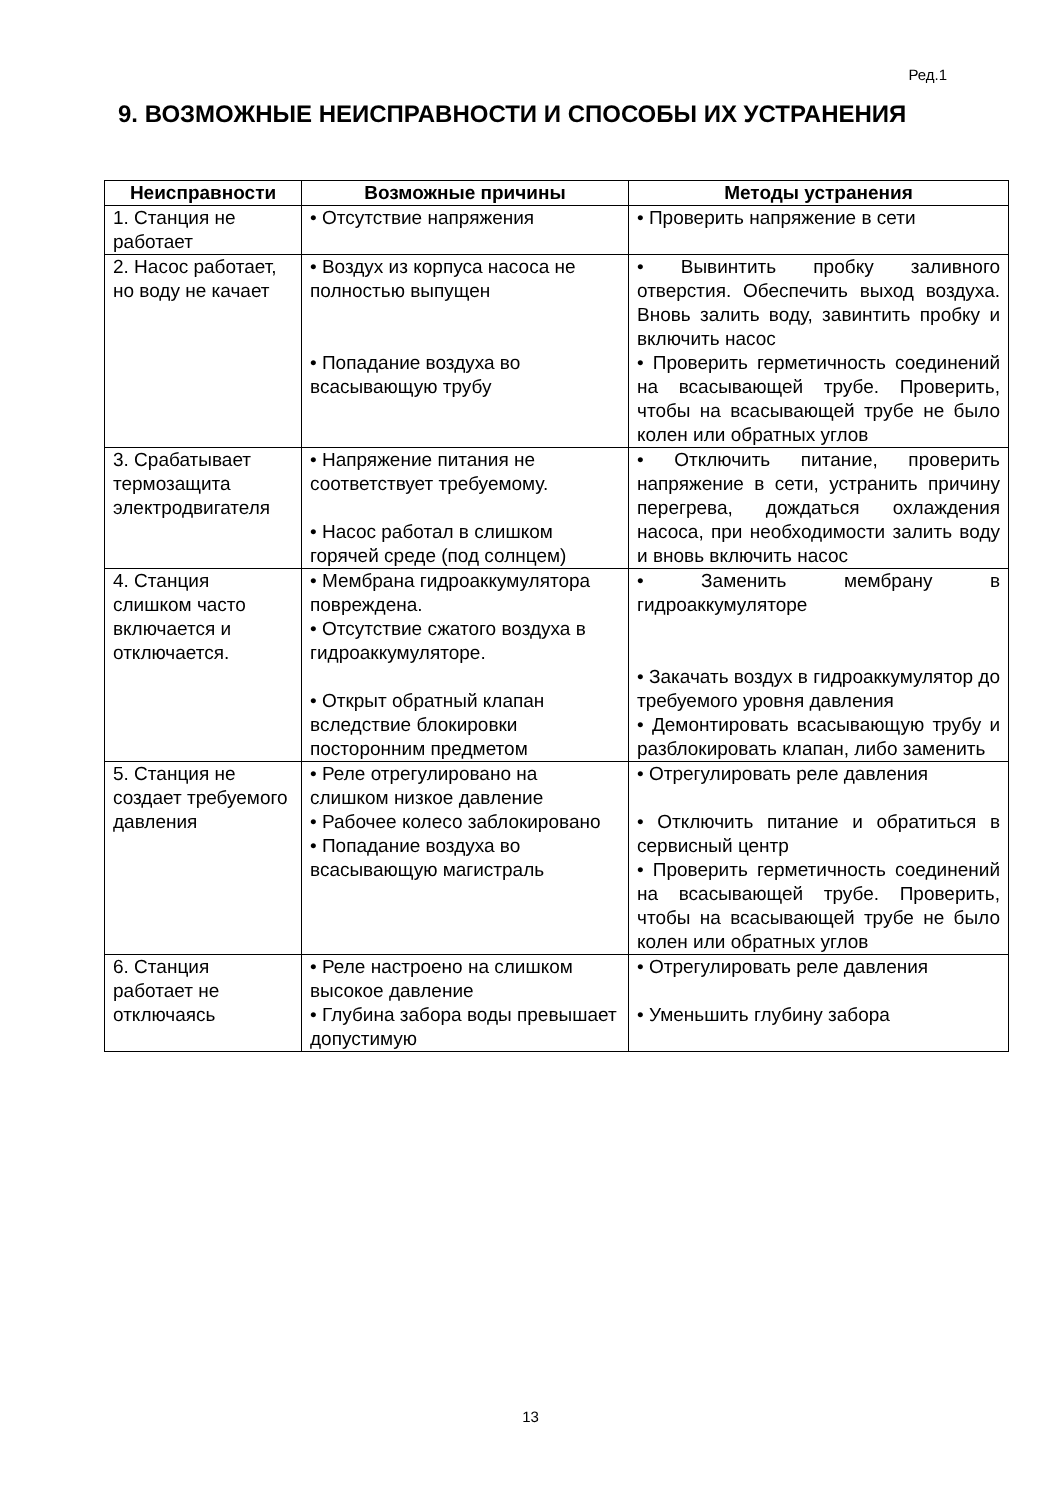Ред.1
9. ВОЗМОЖНЫЕ НЕИСПРАВНОСТИ И СПОСОБЫ ИХ УСТРАНЕНИЯ
| Неисправности | Возможные причины | Методы устранения |
| --- | --- | --- |
| 1. Станция не работает | • Отсутствие напряжения | • Проверить напряжение в сети |
| 2. Насос работает, но воду не качает | • Воздух из корпуса насоса не полностью выпущен • Попадание воздуха во всасывающую трубу | • Вывинтить пробку заливного отверстия. Обеспечить выход воздуха. Вновь залить воду, завинтить пробку и включить насос • Проверить герметичность соединений на всасывающей трубе. Проверить, чтобы на всасывающей трубе не было колен или обратных углов |
| 3. Срабатывает термозащита электродвигателя | • Напряжение питания не соответствует требуемому. • Насос работал в слишком горячей среде (под солнцем) | • Отключить питание, проверить напряжение в сети, устранить причину перегрева, дождаться охлаждения насоса, при необходимости залить воду и вновь включить насос |
| 4. Станция слишком часто включается и отключается. | • Мембрана гидроаккумулятора повреждена. • Отсутствие сжатого воздуха в гидроаккумуляторе. • Открыт обратный клапан вследствие блокировки посторонним предметом | • Заменить мембрану в гидроаккумуляторе • Закачать воздух в гидроаккумулятор до требуемого уровня давления • Демонтировать всасывающую трубу и разблокировать клапан, либо заменить |
| 5. Станция не создает требуемого давления | • Реле отрегулировано на слишком низкое давление • Рабочее колесо заблокировано • Попадание воздуха во всасывающую магистраль | • Отрегулировать реле давления • Отключить питание и обратиться в сервисный центр • Проверить герметичность соединений на всасывающей трубе. Проверить, чтобы на всасывающей трубе не было колен или обратных углов |
| 6. Станция работает не отключаясь | • Реле настроено на слишком высокое давление • Глубина забора воды превышает допустимую | • Отрегулировать реле давления • Уменьшить глубину забора |
13